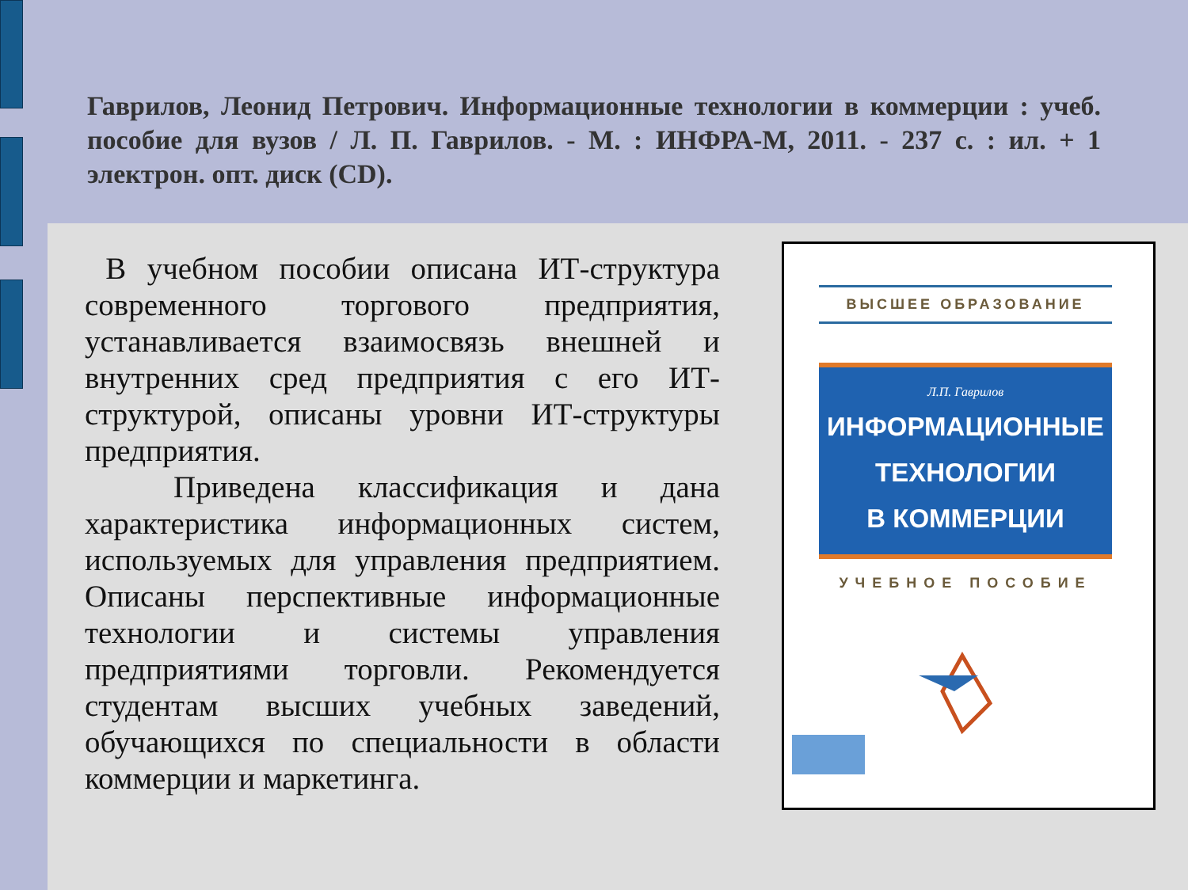Гаврилов, Леонид Петрович. Информационные технологии в коммерции : учеб. пособие для вузов / Л. П. Гаврилов. - М. : ИНФРА-М, 2011. - 237 с. : ил. + 1 электрон. опт. диск (CD).
В учебном пособии описана ИТ-структура современного торгового предприятия, устанавливается взаимосвязь внешней и внутренних сред предприятия с его ИТ-структурой, описаны уровни ИТ-структуры предприятия.
Приведена классификация и дана характеристика информационных систем, используемых для управления предприятием. Описаны перспективные информационные технологии и системы управления предприятиями торговли. Рекомендуется студентам высших учебных заведений, обучающихся по специальности в области коммерции и маркетинга.
ВЫСШЕЕ ОБРАЗОВАНИЕ
Л.П. Гаврилов
ИНФОРМАЦИОННЫЕ
ТЕХНОЛОГИИ
В КОММЕРЦИИ
УЧЕБНОЕ ПОСОБИЕ